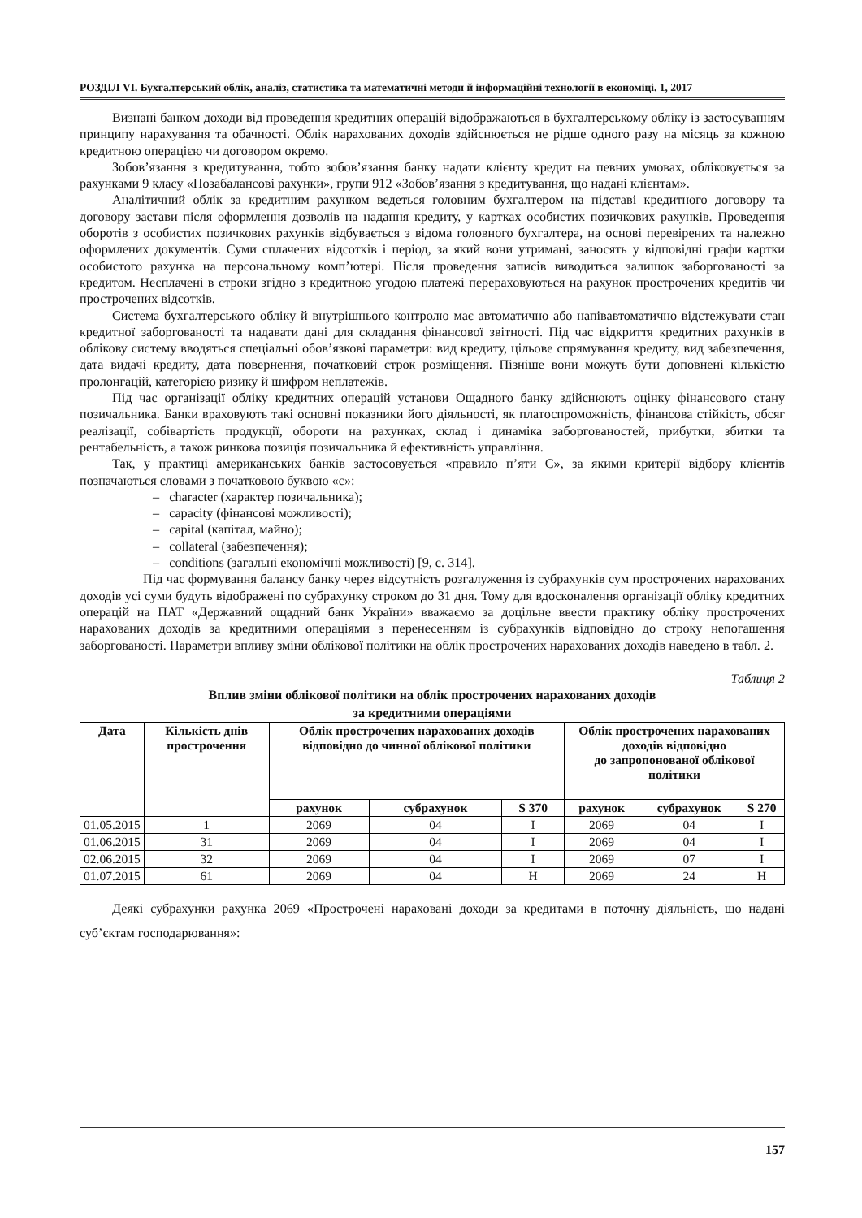РОЗДІЛ VI. Бухгалтерський облік, аналіз, статистика та математичні методи й інформаційні технології в економіці. 1, 2017
Визнані банком доходи від проведення кредитних операцій відображаються в бухгалтерському обліку із застосуванням принципу нарахування та обачності. Облік нарахованих доходів здійснюється не рідше одного разу на місяць за кожною кредитною операцією чи договором окремо.
Зобов’язання з кредитування, тобто зобов’язання банку надати клієнту кредит на певних умовах, обліковується за рахунками 9 класу «Позабалансові рахунки», групи 912 «Зобов’язання з кредитування, що надані клієнтам».
Аналітичний облік за кредитним рахунком ведеться головним бухгалтером на підставі кредитного договору та договору застави після оформлення дозволів на надання кредиту, у картках особистих позичкових рахунків. Проведення оборотів з особистих позичкових рахунків відбувається з відома головного бухгалтера, на основі перевірених та належно оформлених документів. Суми сплачених відсотків і період, за який вони утримані, заносять у відповідні графи картки особистого рахунка на персональному комп’ютері. Після проведення записів виводиться залишок заборгованості за кредитом. Несплачені в строки згідно з кредитною угодою платежі перераховуються на рахунок прострочених кредитів чи прострочених відсотків.
Система бухгалтерського обліку й внутрішнього контролю має автоматично або напівавтоматично відстежувати стан кредитної заборгованості та надавати дані для складання фінансової звітності. Під час відкриття кредитних рахунків в облікову систему вводяться спеціальні обов’язкові параметри: вид кредиту, цільове спрямування кредиту, вид забезпечення, дата видачі кредиту, дата повернення, початковий строк розміщення. Пізніше вони можуть бути доповнені кількістю пролонгацій, категорією ризику й шифром неплатежів.
Під час організації обліку кредитних операцій установи Ощадного банку здійснюють оцінку фінансового стану позичальника. Банки враховують такі основні показники його діяльності, як платоспроможність, фінансова стійкість, обсяг реалізації, собівартість продукції, обороти на рахунках, склад і динаміка заборгованостей, прибутки, збитки та рентабельність, а також ринкова позиція позичальника й ефективність управління.
Так, у практиці американських банків застосовується «правило п’яти С», за якими критерії відбору клієнтів позначаються словами з початковою буквою «с»:
– character (характер позичальника);
– capacity (фінансові можливості);
– capital (капітал, майно);
– collateral (забезпечення);
– conditions (загальні економічні можливості) [9, с. 314].
Під час формування балансу банку через відсутність розгалуження із субрахунків сум прострочених нарахованих доходів усі суми будуть відображені по субрахунку строком до 31 дня. Тому для вдосконалення організації обліку кредитних операцій на ПАТ «Державний ощадний банк України» вважаємо за доцільне ввести практику обліку прострочених нарахованих доходів за кредитними операціями з перенесенням із субрахунків відповідно до строку непогашення заборгованості. Параметри впливу зміни облікової політики на облік прострочених нарахованих доходів наведено в табл. 2.
Таблиця 2
Вплив зміни облікової політики на облік прострочених нарахованих доходів
за кредитними операціями
| Дата | Кількість днів прострочення | Облік прострочених нарахованих доходів відповідно до чинної облікової політики | | | Облік прострочених нарахованих доходів відповідно до запропонованої облікової політики | | |
| --- | --- | --- | --- | --- | --- | --- | --- |
| | | рахунок | субрахунок | S 370 | рахунок | субрахунок | S 270 |
| 01.05.2015 | 1 | 2069 | 04 | I | 2069 | 04 | I |
| 01.06.2015 | 31 | 2069 | 04 | I | 2069 | 04 | I |
| 02.06.2015 | 32 | 2069 | 04 | I | 2069 | 07 | I |
| 01.07.2015 | 61 | 2069 | 04 | H | 2069 | 24 | H |
Деякі субрахунки рахунка 2069 «Прострочені нараховані доходи за кредитами в поточну діяльність, що надані суб’єктам господарювання»:
157